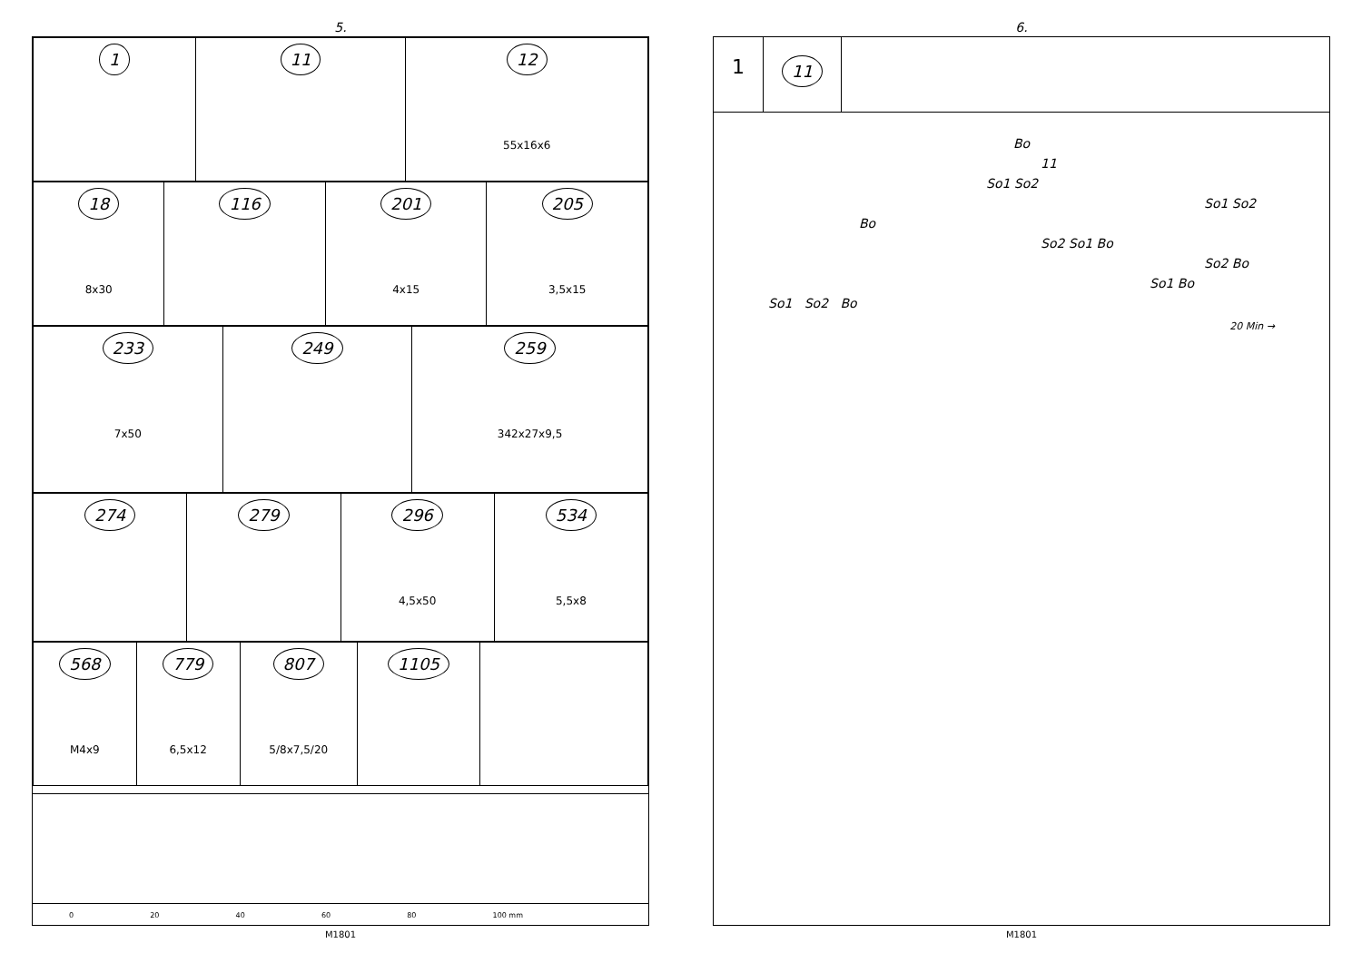5.
| 1 | 11 | 12 55x16x6 |
| 18 8x30 | 116 | 201 4x15 | 205 3,5x15 |
| 233 7x50 | 249 | 259 342x27x9,5 |
| 274 | 279 | 296 4,5x50 | 534 5,5x8 |
| 568 M4x9 | 779 6,5x12 | 807 5/8x7,5/20 | 1105 | |
0 20 40 60 80 100 mm
M1801
6.
1
11
Bo
11
So1 So2
So1 So2
Bo
So2 So1 Bo
So2 Bo
So1 Bo
So1 So2 Bo
20 Min →
M1801